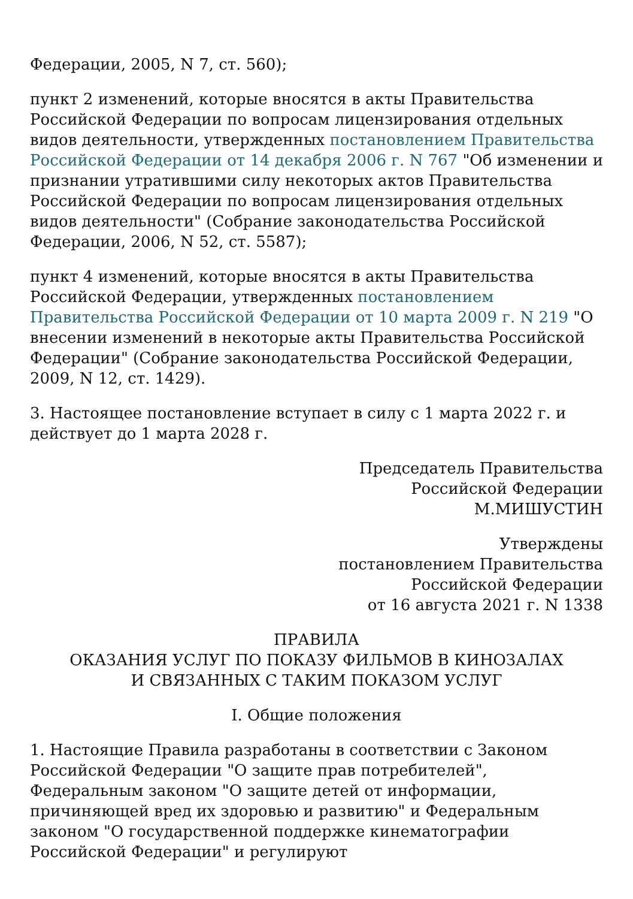Федерации, 2005, N 7, ст. 560);
пункт 2 изменений, которые вносятся в акты Правительства Российской Федерации по вопросам лицензирования отдельных видов деятельности, утвержденных постановлением Правительства Российской Федерации от 14 декабря 2006 г. N 767 "Об изменении и признании утратившими силу некоторых актов Правительства Российской Федерации по вопросам лицензирования отдельных видов деятельности" (Собрание законодательства Российской Федерации, 2006, N 52, ст. 5587);
пункт 4 изменений, которые вносятся в акты Правительства Российской Федерации, утвержденных постановлением Правительства Российской Федерации от 10 марта 2009 г. N 219 "О внесении изменений в некоторые акты Правительства Российской Федерации" (Собрание законодательства Российской Федерации, 2009, N 12, ст. 1429).
3. Настоящее постановление вступает в силу с 1 марта 2022 г. и действует до 1 марта 2028 г.
Председатель Правительства
Российской Федерации
М.МИШУСТИН
Утверждены
постановлением Правительства
Российской Федерации
от 16 августа 2021 г. N 1338
ПРАВИЛА
ОКАЗАНИЯ УСЛУГ ПО ПОКАЗУ ФИЛЬМОВ В КИНОЗАЛАХ
И СВЯЗАННЫХ С ТАКИМ ПОКАЗОМ УСЛУГ
I. Общие положения
1. Настоящие Правила разработаны в соответствии с Законом Российской Федерации "О защите прав потребителей", Федеральным законом "О защите детей от информации, причиняющей вред их здоровью и развитию" и Федеральным законом "О государственной поддержке кинематографии Российской Федерации" и регулируют